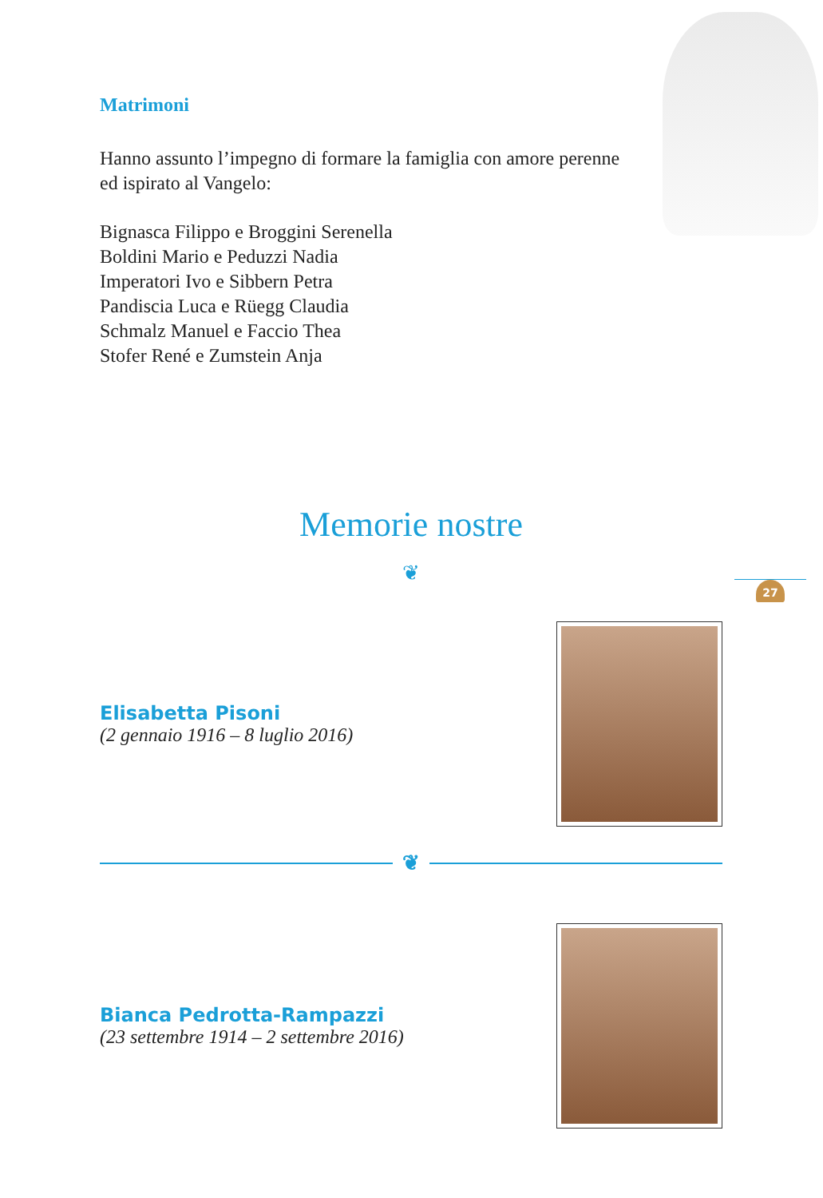27
Matrimoni
Hanno assunto l’impegno di formare la famiglia con amore perenne
ed ispirato al Vangelo:
Bignasca Filippo e Broggini Serenella
Boldini Mario e Peduzzi Nadia
Imperatori Ivo e Sibbern Petra
Pandiscia Luca e Rüegg Claudia
Schmalz Manuel e Faccio Thea
Stofer René e Zumstein Anja
Memorie nostre
❦
Elisabetta Pisoni
(2 gennaio 1916 – 8 luglio 2016)
❦
Bianca Pedrotta-Rampazzi
(23 settembre 1914 – 2 settembre 2016)